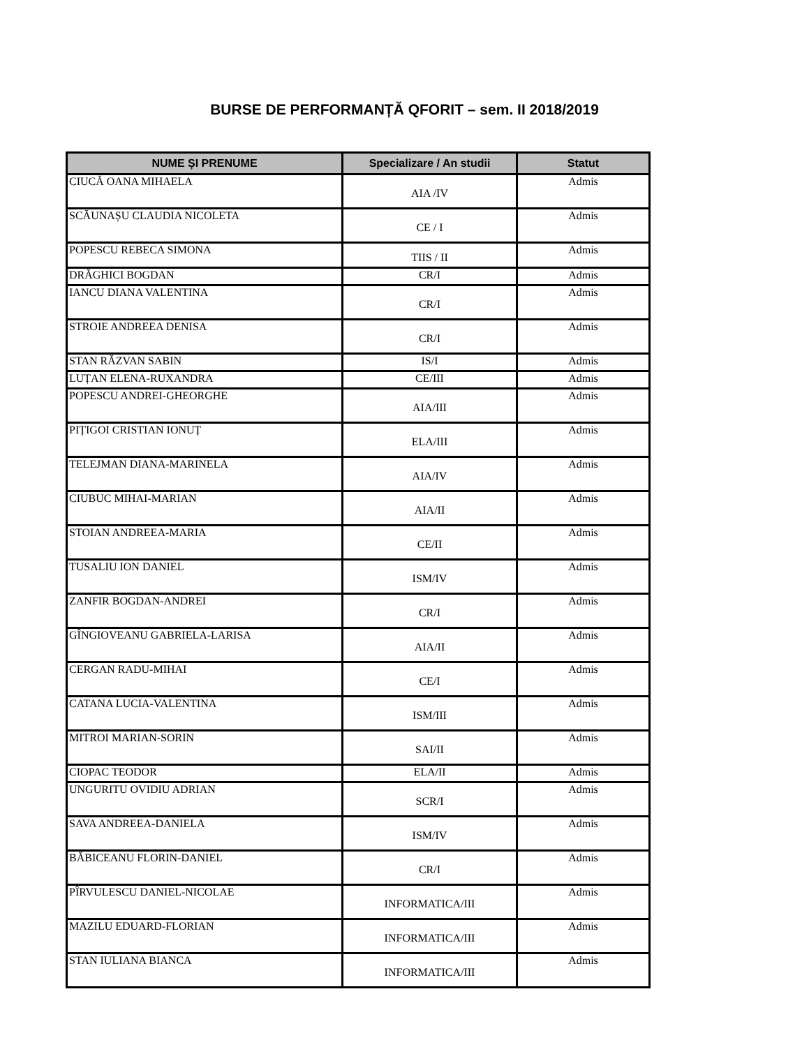BURSE DE PERFORMANȚĂ QFORIT – sem. II 2018/2019
| NUME ȘI PRENUME | Specializare / An studii | Statut |
| --- | --- | --- |
| CIUCĂ OANA MIHAELA | AIA /IV | Admis |
| SCĂUNAȘU CLAUDIA NICOLETA | CE / I | Admis |
| POPESCU REBECA SIMONA | TIIS / II | Admis |
| DRĂGHICI BOGDAN | CR/I | Admis |
| IANCU DIANA VALENTINA | CR/I | Admis |
| STROIE ANDREEA DENISA | CR/I | Admis |
| STAN RĂZVAN SABIN | IS/I | Admis |
| LUȚAN ELENA-RUXANDRA | CE/III | Admis |
| POPESCU ANDREI-GHEORGHE | AIA/III | Admis |
| PIȚIGOI CRISTIAN IONUȚ | ELA/III | Admis |
| TELEJMAN DIANA-MARINELA | AIA/IV | Admis |
| CIUBUC MIHAI-MARIAN | AIA/II | Admis |
| STOIAN ANDREEA-MARIA | CE/II | Admis |
| TUSALIU ION DANIEL | ISM/IV | Admis |
| ZANFIR BOGDAN-ANDREI | CR/I | Admis |
| GÎNGIOVEANU GABRIELA-LARISA | AIA/II | Admis |
| CERGAN RADU-MIHAI | CE/I | Admis |
| CATANA LUCIA-VALENTINA | ISM/III | Admis |
| MITROI MARIAN-SORIN | SAI/II | Admis |
| CIOPAC TEODOR | ELA/II | Admis |
| UNGURITU OVIDIU ADRIAN | SCR/I | Admis |
| SAVA ANDREEA-DANIELA | ISM/IV | Admis |
| BĂBICEANU FLORIN-DANIEL | CR/I | Admis |
| PÎRVULESCU DANIEL-NICOLAE | INFORMATICA/III | Admis |
| MAZILU EDUARD-FLORIAN | INFORMATICA/III | Admis |
| STAN IULIANA BIANCA | INFORMATICA/III | Admis |